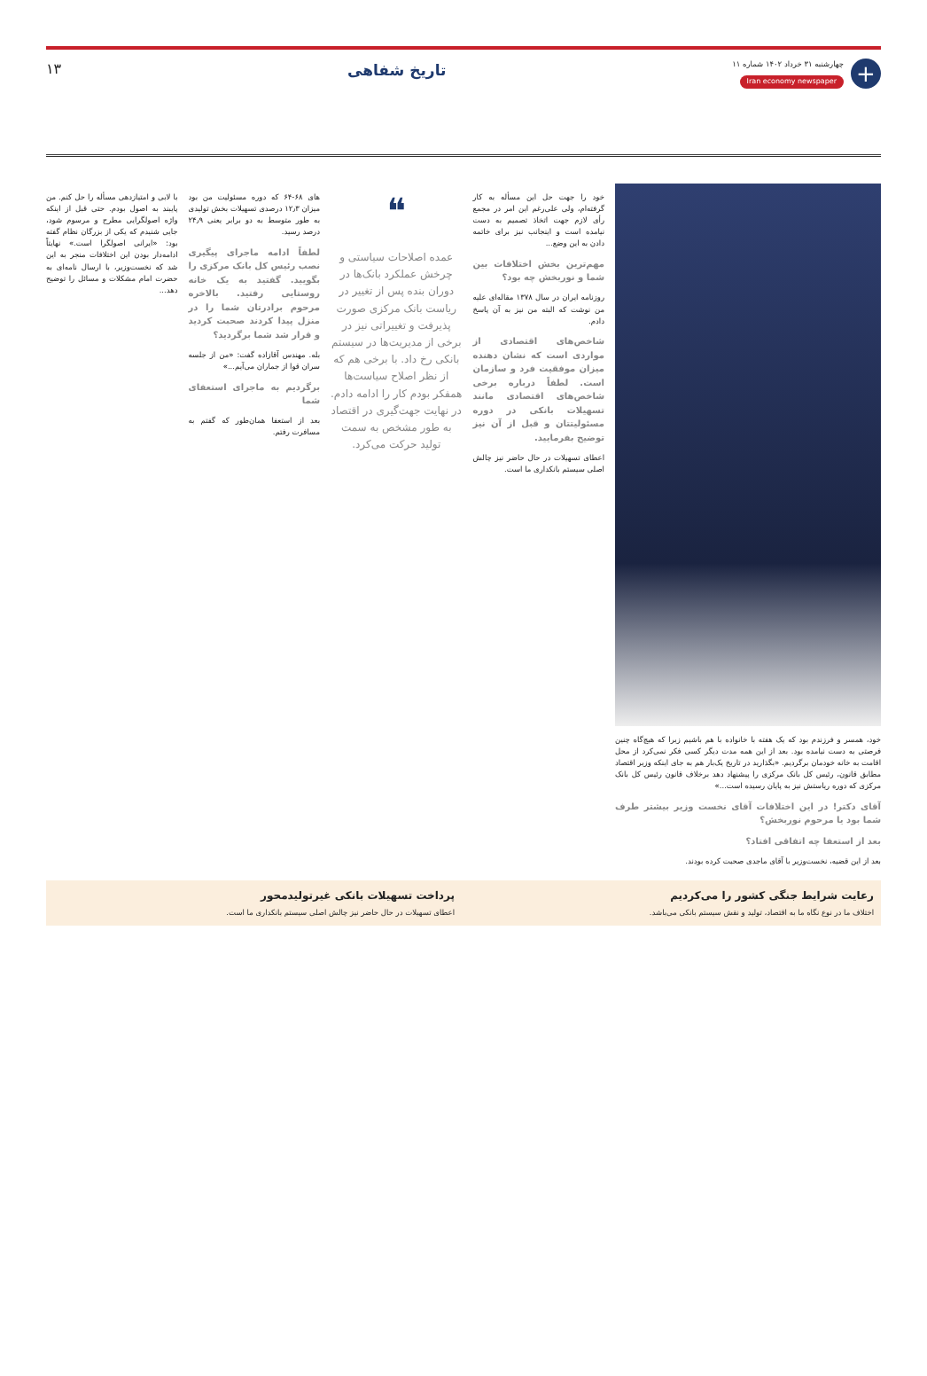+
چهارشنبه ۳۱ خرداد ۱۴۰۲ شماره ۱۱
Iran economy newspaper
تاریخ شفاهی ۱۳
خود، همسر و فرزندم بود که یک هفته با خانواده با هم باشیم زیرا که هیچ‌گاه چنین فرصتی به دست نیامده بود. بعد از این همه مدت دیگر کسی فکر نمی‌کرد از محل اقامت به خانه خودمان برگردیم. «بگذارید در تاریخ یک‌بار هم به جای اینکه وزیر اقتصاد مطابق قانون، رئیس کل بانک مرکزی را پیشنهاد دهد برخلاف قانون رئیس کل بانک مرکزی که دوره ریاستش نیز به پایان رسیده است...»
آقای دکتر! در این اختلافات آقای نخست وزیر بیشتر طرف شما بود یا مرحوم نوربخش؟
بعد از استعفا چه اتفاقی افتاد؟
بعد از این قضیه، نخست‌وزیر با آقای ماجدی صحبت کرده بودند.
خود را جهت حل این مسأله به کار گرفته‌ام، ولی علی‌رغم این امر در مجمع رأی لازم جهت اتخاذ تصمیم به دست نیامده است و اینجانب نیز برای خاتمه دادن به این وضع...
مهم‌ترین بخش اختلافات بین شما و نوربخش چه بود؟
روزنامه ایران در سال ۱۳۷۸ مقاله‌ای علیه من نوشت که البته من نیز به آن پاسخ دادم.
شاخص‌های اقتصادی از مواردی است که نشان دهنده میزان موفقیت فرد و سازمان است. لطفاً درباره برخی شاخص‌های اقتصادی مانند تسهیلات بانکی در دوره مسئولیتتان و قبل از آن نیز توضیح بفرمایید.
اعطای تسهیلات در حال حاضر نیز چالش اصلی سیستم بانکداری ما است.
❝
عمده اصلاحات سیاستی و چرخش عملکرد بانک‌ها در دوران بنده پس از تغییر در ریاست بانک مرکزی صورت پذیرفت و تغییراتی نیز در برخی از مدیریت‌ها در سیستم بانکی رخ داد. با برخی هم که از نظر اصلاح سیاست‌ها همفکر بودم کار را ادامه دادم. در نهایت جهت‌گیری در اقتصاد به طور مشخص به سمت تولید حرکت می‌کرد.
های ۶۸-۶۴ که دوره مسئولیت من بود میزان ۱۲٫۳ درصدی تسهیلات بخش تولیدی به طور متوسط به دو برابر یعنی ۲۴٫۹ درصد رسید.
لطفاً ادامه ماجرای پیگیری نصب رئیس کل بانک مرکزی را بگویید. گفتید به یک خانه روستایی رفتید. بالاخره مرحوم برادرتان شما را در منزل پیدا کردند صحبت کردید و قرار شد شما برگردید؟
بله. مهندس آقازاده گفت: «من از جلسه سران قوا از جماران می‌آیم...»
برگردیم به ماجرای استعفای شما
بعد از استعفا همان‌طور که گفتم به مسافرت رفتم.
با لابی و امتیازدهی مسأله را حل کنم. من پایبند به اصول بودم. حتی قبل از اینکه واژه اصولگرایی مطرح و مرسوم شود، جایی شنیدم که یکی از بزرگان نظام گفته بود: «ایرانی اصولگرا است.» نهایتاً ادامه‌دار بودن این اختلافات منجر به این شد که نخست‌وزیر، با ارسال نامه‌ای به حضرت امام مشکلات و مسائل را توضیح دهد...
رعایت شرایط جنگی کشور را می‌کردیم
اختلاف ما در نوع نگاه ما به اقتصاد، تولید و نقش سیستم بانکی می‌باشد.
پرداخت تسهیلات بانکی غیرتولیدمحور
اعطای تسهیلات در حال حاضر نیز چالش اصلی سیستم بانکداری ما است.